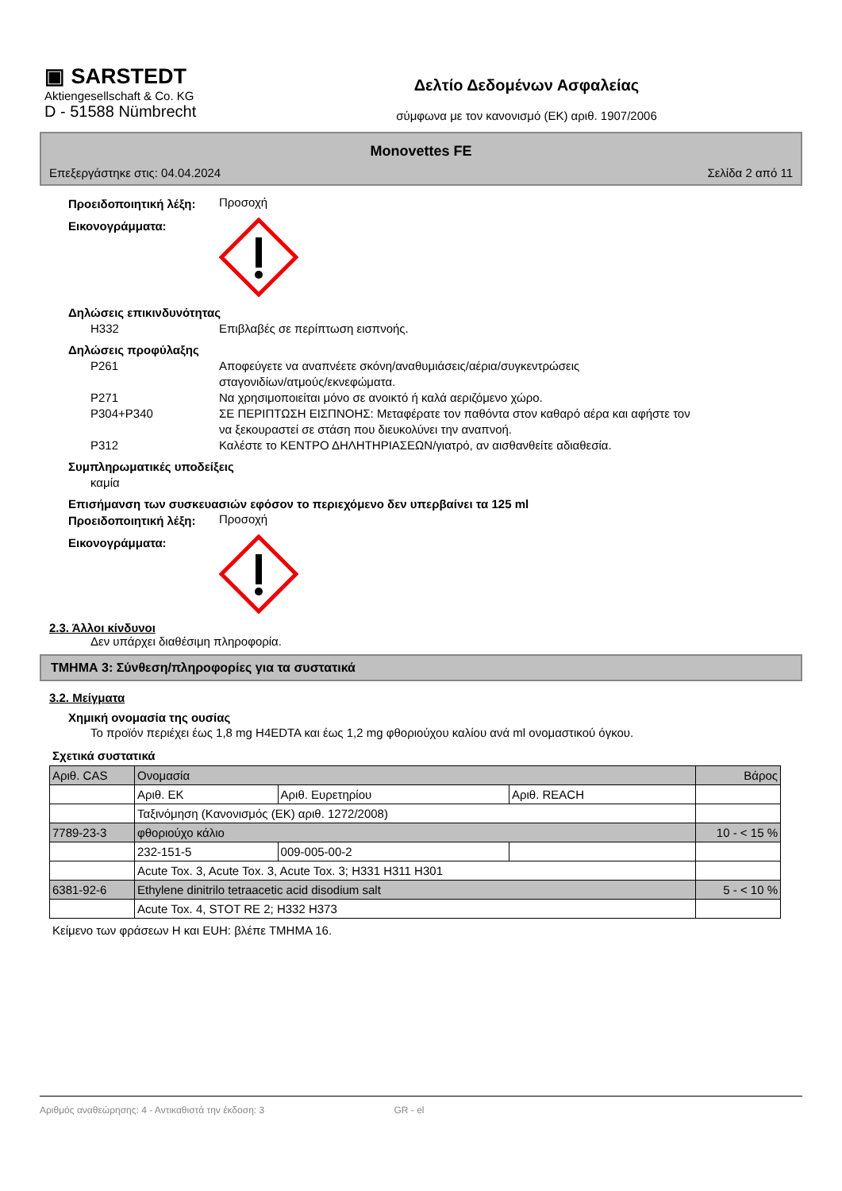▣ SARSTEDT
Aktiengesellschaft & Co. KG
D - 51588 Nümbrecht
Δελτίο Δεδομένων Ασφαλείας
σύμφωνα με τον κανονισμό (ΕΚ) αριθ. 1907/2006
Monovettes FE
Επεξεργάστηκε στις: 04.04.2024 Σελίδα 2 από 11
Προειδοποιητική λέξη:
Προσοχή
Εικονογράμματα:
Δηλώσεις επικινδυνότητας
H332 Επιβλαβές σε περίπτωση εισπνοής.
Δηλώσεις προφύλαξης
P261 Αποφεύγετε να αναπνέετε σκόνη/αναθυμιάσεις/αέρια/συγκεντρώσεις
σταγονιδίων/ατμούς/εκνεφώματα.
P271 Να χρησιμοποιείται μόνο σε ανοικτό ή καλά αεριζόμενο χώρο.
P304+P340 ΣΕ ΠΕΡΙΠΤΩΣΗ ΕΙΣΠΝΟΗΣ: Μεταφέρατε τον παθόντα στον καθαρό αέρα και αφήστε τον
να ξεκουραστεί σε στάση που διευκολύνει την αναπνοή.
P312 Καλέστε το ΚΕΝΤΡΟ ΔΗΛΗΤΗΡΙΑΣΕΩΝ/γιατρό, αν αισθανθείτε αδιαθεσία.
Συμπληρωματικές υποδείξεις
καμία
Επισήμανση των συσκευασιών εφόσον το περιεχόμενο δεν υπερβαίνει τα 125 ml
Προειδοποιητική λέξη:
Προσοχή
Εικονογράμματα:
2.3. Άλλοι κίνδυνοι
Δεν υπάρχει διαθέσιμη πληροφορία.
ΤΜΗΜΑ 3: Σύνθεση/πληροφορίες για τα συστατικά
3.2. Μείγματα
Χημική ονομασία της ουσίας
Το προϊόν περιέχει έως 1,8 mg H4EDTA και έως 1,2 mg φθοριούχου καλίου ανά ml ονομαστικού όγκου.
Σχετικά συστατικά
| Αριθ. CAS | Ονομασία | | | Βάρος |
| | Αριθ. ΕΚ | Αριθ. Ευρετηρίου | Αριθ. REACH | |
| | Ταξινόμηση (Κανονισμός (ΕΚ) αριθ. 1272/2008) | | | |
| 7789-23-3 | φθοριούχο κάλιο | | | 10 - < 15 % |
| | 232-151-5 | 009-005-00-2 | | |
| | Acute Tox. 3, Acute Tox. 3, Acute Tox. 3; H331 H311 H301 | | | |
| 6381-92-6 | Ethylene dinitrilo tetraacetic acid disodium salt | | | 5 - < 10 % |
| | Acute Tox. 4, STOT RE 2; H332 H373 | | | |
Κείμενο των φράσεων H και EUH: βλέπε ΤΜΗΜΑ 16.
Αριθμός αναθεώρησης: 4 - Αντικαθιστά την έκδοση: 3 GR - el